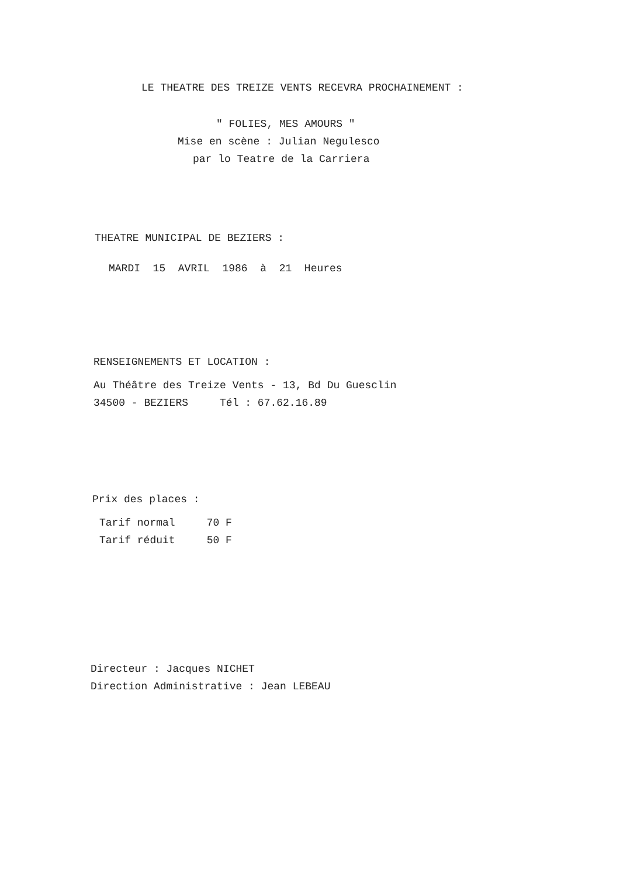LE THEATRE DES TREIZE VENTS RECEVRA PROCHAINEMENT :
" FOLIES, MES AMOURS "
Mise en scène : Julian Negulesco
par lo Teatre de la Carriera
THEATRE MUNICIPAL DE BEZIERS :
MARDI 15 AVRIL 1986 à 21 Heures
RENSEIGNEMENTS ET LOCATION :
Au Théâtre des Treize Vents - 13, Bd Du Guesclin
34500 - BEZIERS Tél : 67.62.16.89
Prix des places :
Tarif normal 70 F
Tarif réduit 50 F
Directeur : Jacques NICHET
Direction Administrative : Jean LEBEAU